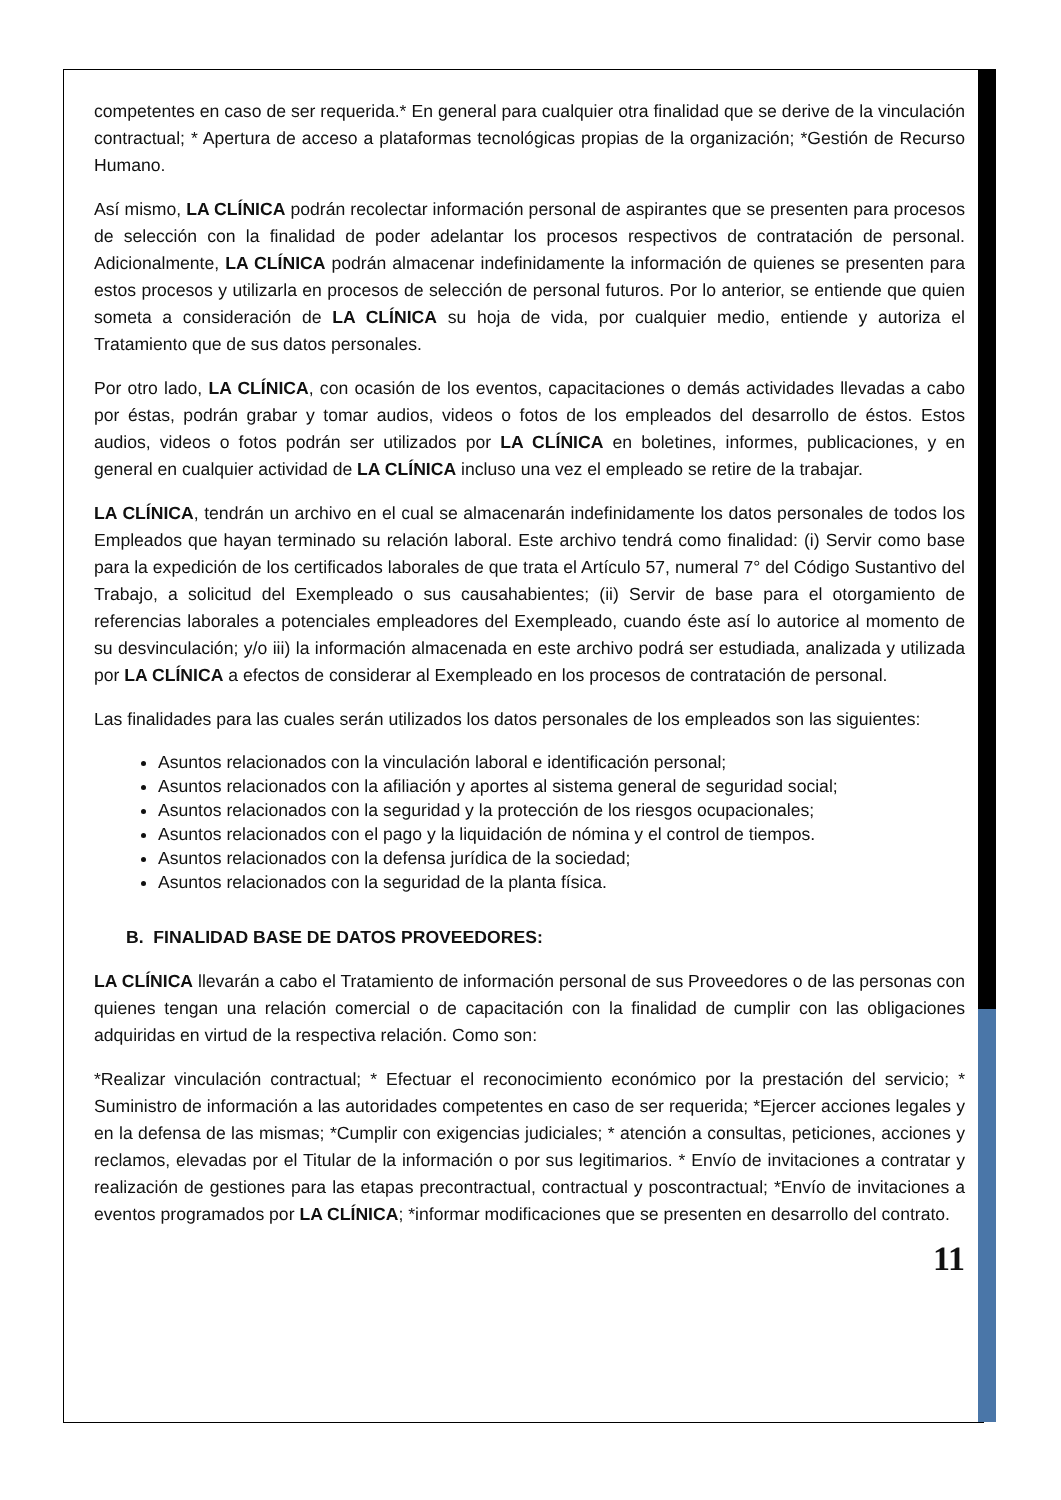competentes en caso de ser requerida.* En general para cualquier otra finalidad que se derive de la vinculación contractual; * Apertura de acceso a plataformas tecnológicas propias de la organización; *Gestión de Recurso Humano.
Así mismo, LA CLÍNICA podrán recolectar información personal de aspirantes que se presenten para procesos de selección con la finalidad de poder adelantar los procesos respectivos de contratación de personal. Adicionalmente, LA CLÍNICA podrán almacenar indefinidamente la información de quienes se presenten para estos procesos y utilizarla en procesos de selección de personal futuros. Por lo anterior, se entiende que quien someta a consideración de LA CLÍNICA su hoja de vida, por cualquier medio, entiende y autoriza el Tratamiento que de sus datos personales.
Por otro lado, LA CLÍNICA, con ocasión de los eventos, capacitaciones o demás actividades llevadas a cabo por éstas, podrán grabar y tomar audios, videos o fotos de los empleados del desarrollo de éstos. Estos audios, videos o fotos podrán ser utilizados por LA CLÍNICA en boletines, informes, publicaciones, y en general en cualquier actividad de LA CLÍNICA incluso una vez el empleado se retire de la trabajar.
LA CLÍNICA, tendrán un archivo en el cual se almacenarán indefinidamente los datos personales de todos los Empleados que hayan terminado su relación laboral. Este archivo tendrá como finalidad: (i) Servir como base para la expedición de los certificados laborales de que trata el Artículo 57, numeral 7° del Código Sustantivo del Trabajo, a solicitud del Exempleado o sus causahabientes; (ii) Servir de base para el otorgamiento de referencias laborales a potenciales empleadores del Exempleado, cuando éste así lo autorice al momento de su desvinculación; y/o iii) la información almacenada en este archivo podrá ser estudiada, analizada y utilizada por LA CLÍNICA a efectos de considerar al Exempleado en los procesos de contratación de personal.
Las finalidades para las cuales serán utilizados los datos personales de los empleados son las siguientes:
Asuntos relacionados con la vinculación laboral e identificación personal;
Asuntos relacionados con la afiliación y aportes al sistema general de seguridad social;
Asuntos relacionados con la seguridad y la protección de los riesgos ocupacionales;
Asuntos relacionados con el pago y la liquidación de nómina y el control de tiempos.
Asuntos relacionados con la defensa jurídica de la sociedad;
Asuntos relacionados con la seguridad de la planta física.
B. FINALIDAD BASE DE DATOS PROVEEDORES:
LA CLÍNICA llevarán a cabo el Tratamiento de información personal de sus Proveedores o de las personas con quienes tengan una relación comercial o de capacitación con la finalidad de cumplir con las obligaciones adquiridas en virtud de la respectiva relación. Como son:
*Realizar vinculación contractual; * Efectuar el reconocimiento económico por la prestación del servicio; * Suministro de información a las autoridades competentes en caso de ser requerida; *Ejercer acciones legales y en la defensa de las mismas; *Cumplir con exigencias judiciales; * atención a consultas, peticiones, acciones y reclamos, elevadas por el Titular de la información o por sus legitimarios. * Envío de invitaciones a contratar y realización de gestiones para las etapas precontractual, contractual y poscontractual; *Envío de invitaciones a eventos programados por LA CLÍNICA; *informar modificaciones que se presenten en desarrollo del contrato.
11